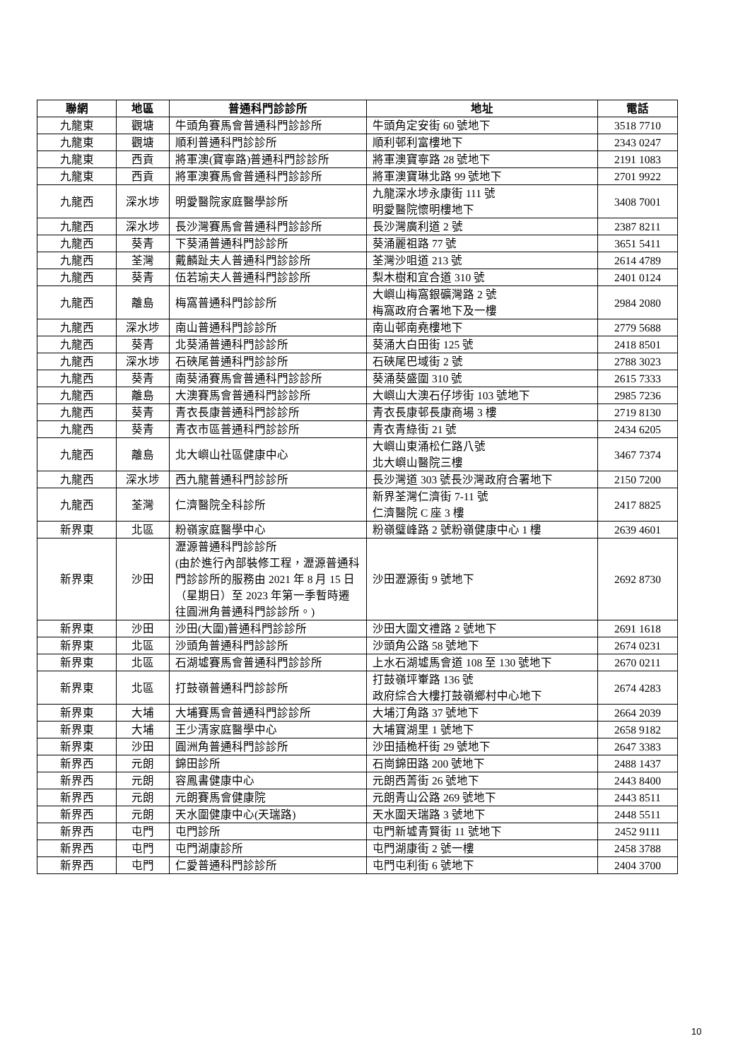| 聯網 | 地區 | 普通科門診診所 | 地址 | 電話 |
| --- | --- | --- | --- | --- |
| 九龍東 | 觀塘 | 牛頭角賽馬會普通科門診診所 | 牛頭角定安街 60 號地下 | 3518 7710 |
| 九龍東 | 觀塘 | 順利普通科門診診所 | 順利邨利富樓地下 | 2343 0247 |
| 九龍東 | 西貢 | 將軍澳(寶寧路)普通科門診診所 | 將軍澳寶寧路 28 號地下 | 2191 1083 |
| 九龍東 | 西貢 | 將軍澳賽馬會普通科門診診所 | 將軍澳寶琳北路 99 號地下 | 2701 9922 |
| 九龍西 | 深水埗 | 明愛醫院家庭醫學診所 | 九龍深水埗永康街 111 號 明愛醫院懷明樓地下 | 3408 7001 |
| 九龍西 | 深水埗 | 長沙灣賽馬會普通科門診診所 | 長沙灣廣利道 2 號 | 2387 8211 |
| 九龍西 | 葵青 | 下葵涌普通科門診診所 | 葵涌麗祖路 77 號 | 3651 5411 |
| 九龍西 | 荃灣 | 戴麟趾夫人普通科門診診所 | 荃灣沙咀道 213 號 | 2614 4789 |
| 九龍西 | 葵青 | 伍若瑜夫人普通科門診診所 | 梨木樹和宜合道 310 號 | 2401 0124 |
| 九龍西 | 離島 | 梅窩普通科門診診所 | 大嶼山梅窩銀礦灣路 2 號 梅窩政府合署地下及一樓 | 2984 2080 |
| 九龍西 | 深水埗 | 南山普通科門診診所 | 南山邨南堯樓地下 | 2779 5688 |
| 九龍西 | 葵青 | 北葵涌普通科門診診所 | 葵涌大白田街 125 號 | 2418 8501 |
| 九龍西 | 深水埗 | 石硤尾普通科門診診所 | 石硤尾巴域街 2 號 | 2788 3023 |
| 九龍西 | 葵青 | 南葵涌賽馬會普通科門診診所 | 葵涌葵盛圍 310 號 | 2615 7333 |
| 九龍西 | 離島 | 大澳賽馬會普通科門診診所 | 大嶼山大澳石仔埗街 103 號地下 | 2985 7236 |
| 九龍西 | 葵青 | 青衣長康普通科門診診所 | 青衣長康邨長康商場 3 樓 | 2719 8130 |
| 九龍西 | 葵青 | 青衣市區普通科門診診所 | 青衣青綠街 21 號 | 2434 6205 |
| 九龍西 | 離島 | 北大嶼山社區健康中心 | 大嶼山東涌松仁路八號 北大嶼山醫院三樓 | 3467 7374 |
| 九龍西 | 深水埗 | 西九龍普通科門診診所 | 長沙灣道 303 號長沙灣政府合署地下 | 2150 7200 |
| 九龍西 | 荃灣 | 仁濟醫院全科診所 | 新界荃灣仁濟街 7-11 號 仁濟醫院 C 座 3 樓 | 2417 8825 |
| 新界東 | 北區 | 粉嶺家庭醫學中心 | 粉嶺璧峰路 2 號粉嶺健康中心 1 樓 | 2639 4601 |
| 新界東 | 沙田 | 瀝源普通科門診診所 (由於進行內部裝修工程，瀝源普通科門診診所的服務由 2021 年 8 月 15 日（星期日）至 2023 年第一季暫時遷往圓洲角普通科門診診所。) | 沙田瀝源街 9 號地下 | 2692 8730 |
| 新界東 | 沙田 | 沙田(大圍)普通科門診診所 | 沙田大圍文禮路 2 號地下 | 2691 1618 |
| 新界東 | 北區 | 沙頭角普通科門診診所 | 沙頭角公路 58 號地下 | 2674 0231 |
| 新界東 | 北區 | 石湖墟賽馬會普通科門診診所 | 上水石湖墟馬會道 108 至 130 號地下 | 2670 0211 |
| 新界東 | 北區 | 打鼓嶺普通科門診診所 | 打鼓嶺坪輋路 136 號 政府綜合大樓打鼓嶺鄉村中心地下 | 2674 4283 |
| 新界東 | 大埔 | 大埔賽馬會普通科門診診所 | 大埔汀角路 37 號地下 | 2664 2039 |
| 新界東 | 大埔 | 王少清家庭醫學中心 | 大埔寶湖里 1 號地下 | 2658 9182 |
| 新界東 | 沙田 | 圓洲角普通科門診診所 | 沙田插桅杆街 29 號地下 | 2647 3383 |
| 新界西 | 元朗 | 錦田診所 | 石崗錦田路 200 號地下 | 2488 1437 |
| 新界西 | 元朗 | 容鳳書健康中心 | 元朗西菁街 26 號地下 | 2443 8400 |
| 新界西 | 元朗 | 元朗賽馬會健康院 | 元朗青山公路 269 號地下 | 2443 8511 |
| 新界西 | 元朗 | 天水圍健康中心(天瑞路) | 天水圍天瑞路 3 號地下 | 2448 5511 |
| 新界西 | 屯門 | 屯門診所 | 屯門新墟青賢街 11 號地下 | 2452 9111 |
| 新界西 | 屯門 | 屯門湖康診所 | 屯門湖康街 2 號一樓 | 2458 3788 |
| 新界西 | 屯門 | 仁愛普通科門診診所 | 屯門屯利街 6 號地下 | 2404 3700 |
10